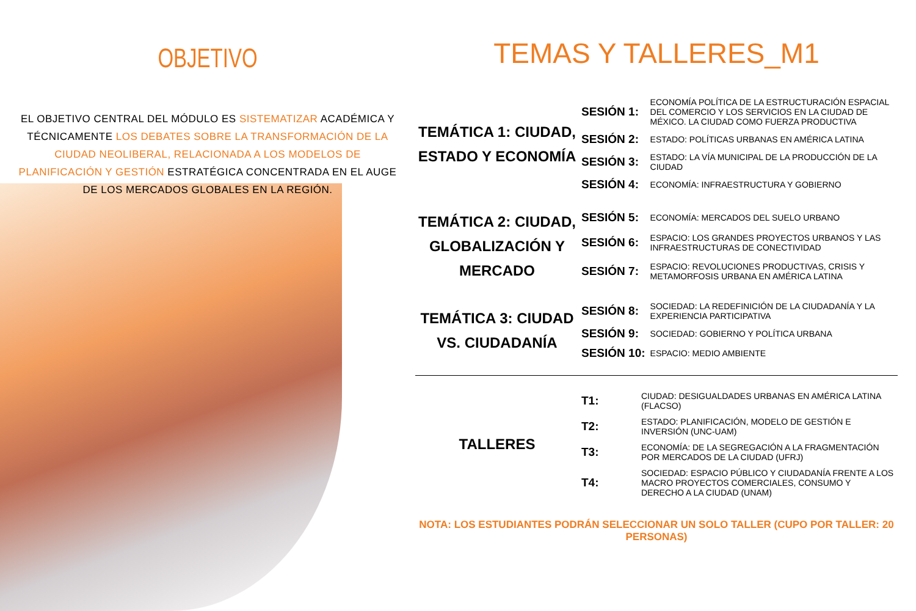OBJETIVO
EL OBJETIVO CENTRAL DEL MÓDULO ES SISTEMATIZAR ACADÉMICA Y TÉCNICAMENTE LOS DEBATES SOBRE LA TRANSFORMACIÓN DE LA CIUDAD NEOLIBERAL, RELACIONADA A LOS MODELOS DE PLANIFICACIÓN Y GESTIÓN ESTRATÉGICA CONCENTRADA EN EL AUGE DE LOS MERCADOS GLOBALES EN LA REGIÓN.
TEMAS Y TALLERES_M1
| TEMÁTICA 1: CIUDAD, ESTADO Y ECONOMÍA | SESIÓN 1: | ECONOMÍA POLÍTICA DE LA ESTRUCTURACIÓN ESPACIAL DEL COMERCIO Y LOS SERVICIOS EN LA CIUDAD DE MÉXICO. LA CIUDAD COMO FUERZA PRODUCTIVA |
| | SESIÓN 2: | ESTADO: POLÍTICAS URBANAS EN AMÉRICA LATINA |
| | SESIÓN 3: | ESTADO: LA VÍA MUNICIPAL DE LA PRODUCCIÓN DE LA CIUDAD |
| | SESIÓN 4: | ECONOMÍA: INFRAESTRUCTURA Y GOBIERNO |
| TEMÁTICA 2: CIUDAD, GLOBALIZACIÓN Y MERCADO | SESIÓN 5: | ECONOMÍA: MERCADOS DEL SUELO URBANO |
| | SESIÓN 6: | ESPACIO: LOS GRANDES PROYECTOS URBANOS Y LAS INFRAESTRUCTURAS DE CONECTIVIDAD |
| | SESIÓN 7: | ESPACIO: REVOLUCIONES PRODUCTIVAS, CRISIS Y METAMORFOSIS URBANA EN AMÉRICA LATINA |
| TEMÁTICA 3: CIUDAD VS. CIUDADANÍA | SESIÓN 8: | SOCIEDAD: LA REDEFINICIÓN DE LA CIUDADANÍA Y LA EXPERIENCIA PARTICIPATIVA |
| | SESIÓN 9: | SOCIEDAD: GOBIERNO Y POLÍTICA URBANA |
| | SESIÓN 10: | ESPACIO: MEDIO AMBIENTE |
| TALLERES | T1: | CIUDAD: DESIGUALDADES URBANAS EN AMÉRICA LATINA (FLACSO) |
| | T2: | ESTADO: PLANIFICACIÓN, MODELO DE GESTIÓN E INVERSIÓN (UNC-UAM) |
| | T3: | ECONOMÍA: DE LA SEGREGACIÓN A LA FRAGMENTACIÓN POR MERCADOS DE LA CIUDAD (UFRJ) |
| | T4: | SOCIEDAD: ESPACIO PÚBLICO Y CIUDADANÍA FRENTE A LOS MACRO PROYECTOS COMERCIALES, CONSUMO Y DERECHO A LA CIUDAD (UNAM) |
NOTA: LOS ESTUDIANTES PODRÁN SELECCIONAR UN SOLO TALLER (CUPO POR TALLER: 20 PERSONAS)